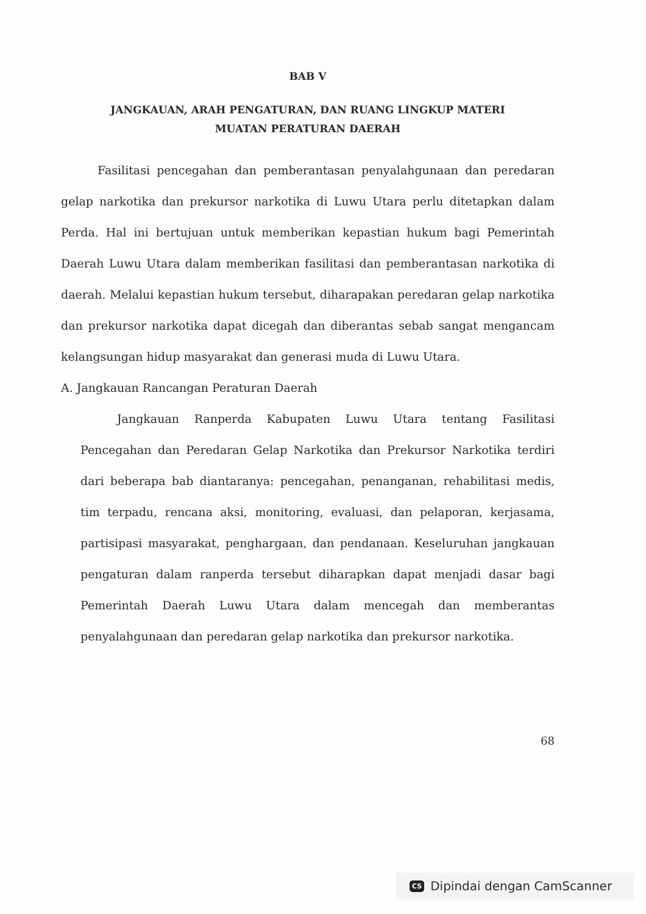BAB V
JANGKAUAN, ARAH PENGATURAN, DAN RUANG LINGKUP MATERI
MUATAN PERATURAN DAERAH
Fasilitasi pencegahan dan pemberantasan penyalahgunaan dan peredaran gelap narkotika dan prekursor narkotika di Luwu Utara perlu ditetapkan dalam Perda. Hal ini bertujuan untuk memberikan kepastian hukum bagi Pemerintah Daerah Luwu Utara dalam memberikan fasilitasi dan pemberantasan narkotika di daerah. Melalui kepastian hukum tersebut, diharapakan peredaran gelap narkotika dan prekursor narkotika dapat dicegah dan diberantas sebab sangat mengancam kelangsungan hidup masyarakat dan generasi muda di Luwu Utara.
A. Jangkauan Rancangan Peraturan Daerah
Jangkauan Ranperda Kabupaten Luwu Utara tentang Fasilitasi Pencegahan dan Peredaran Gelap Narkotika dan Prekursor Narkotika terdiri dari beberapa bab diantaranya: pencegahan, penanganan, rehabilitasi medis, tim terpadu, rencana aksi, monitoring, evaluasi, dan pelaporan, kerjasama, partisipasi masyarakat, penghargaan, dan pendanaan. Keseluruhan jangkauan pengaturan dalam ranperda tersebut diharapkan dapat menjadi dasar bagi Pemerintah Daerah Luwu Utara dalam mencegah dan memberantas penyalahgunaan dan peredaran gelap narkotika dan prekursor narkotika.
68
CS Dipindai dengan CamScanner